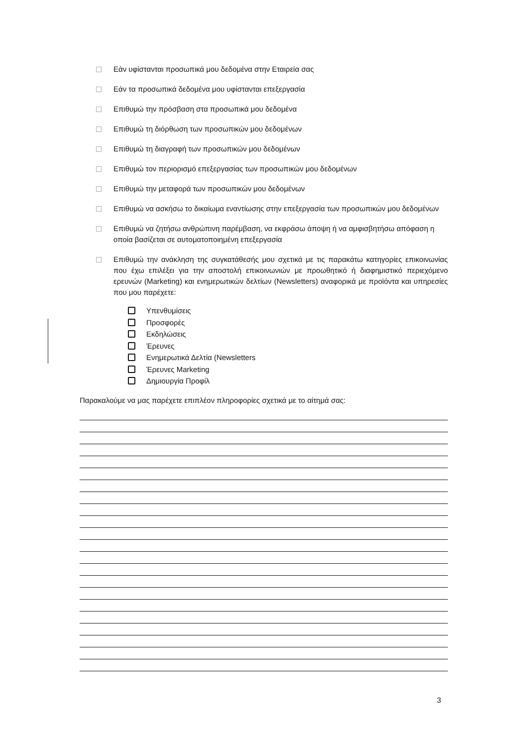Εάν υφίστανται προσωπικά μου δεδομένα στην Εταιρεία σας
Εάν τα προσωπικά δεδομένα μου υφίστανται επεξεργασία
Επιθυμώ την πρόσβαση στα προσωπικά μου δεδομένα
Επιθυμώ τη διόρθωση των προσωπικών μου δεδομένων
Επιθυμώ τη διαγραφή των προσωπικών μου δεδομένων
Επιθυμώ τον περιορισμό επεξεργασίας των προσωπικών μου δεδομένων
Επιθυμώ την μεταφορά των προσωπικών μου δεδομένων
Επιθυμώ να ασκήσω το δικαίωμα εναντίωσης στην επεξεργασία των προσωπικών μου δεδομένων
Επιθυμώ να ζητήσω ανθρώπινη παρέμβαση, να εκφράσω άποψη ή να αμφισβητήσω απόφαση η οποία βασίζεται σε αυτοματοποιημένη επεξεργασία
Επιθυμώ την ανάκληση της συγκατάθεσής μου σχετικά με τις παρακάτω κατηγορίες επικοινωνίας που έχω επιλέξει για την αποστολή επικοινωνιών με προωθητικό ή διαφημιστικό περιεχόμενο ερευνών (Marketing) και ενημερωτικών δελτίων (Newsletters) αναφορικά με προϊόντα και υπηρεσίες που μου παρέχετε:
Υπενθυμίσεις
Προσφορές
Εκδηλώσεις
Έρευνες
Ενημερωτικά Δελτία (Newsletters
Έρευνες Marketing
Δημιουργία Προφίλ
Παρακαλούμε να μας παρέχετε επιπλέον πληροφορίες σχετικά με το αίτημά σας:
3